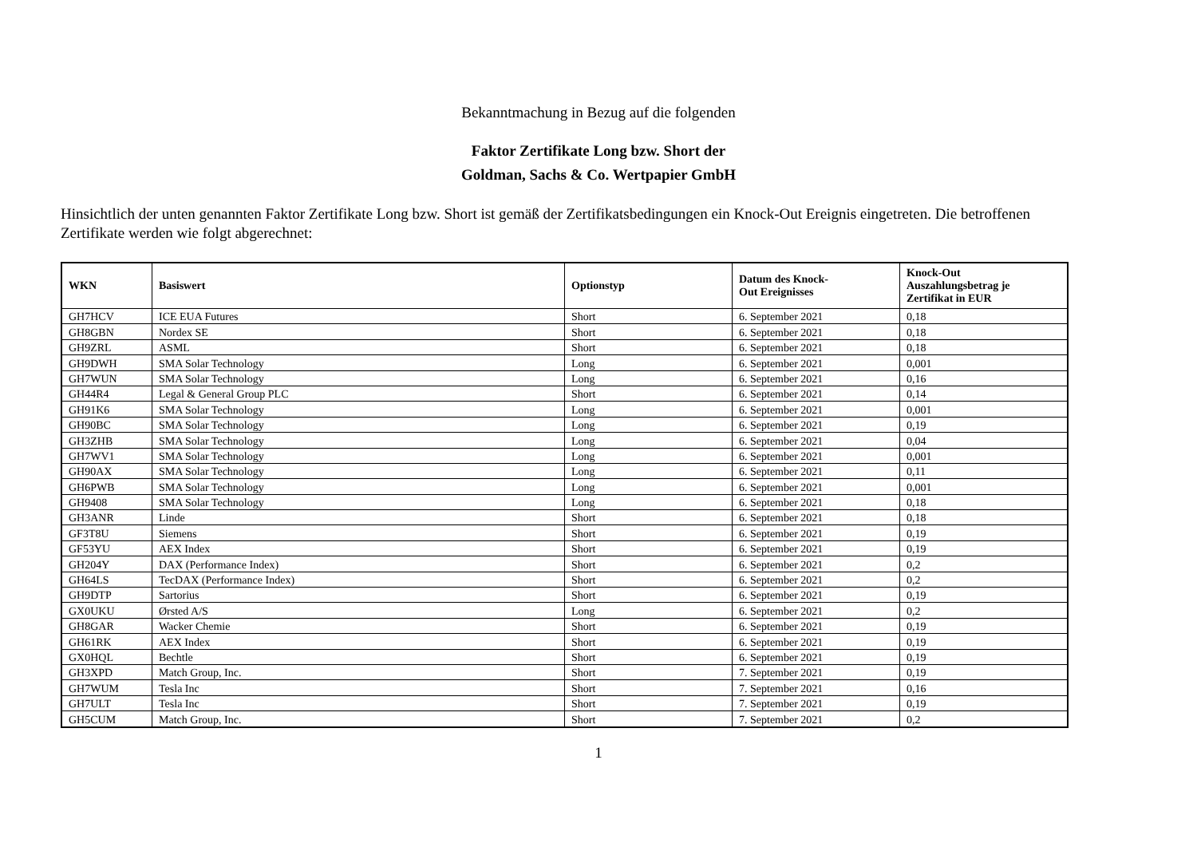Bekanntmachung in Bezug auf die folgenden
Faktor Zertifikate Long bzw. Short der
Goldman, Sachs & Co. Wertpapier GmbH
Hinsichtlich der unten genannten Faktor Zertifikate Long bzw. Short ist gemäß der Zertifikatsbedingungen ein Knock-Out Ereignis eingetreten. Die betroffenen Zertifikate werden wie folgt abgerechnet:
| WKN | Basiswert | Optionstyp | Datum des Knock- Out Ereignisses | Knock-Out Auszahlungsbetrag je Zertifikat in EUR |
| --- | --- | --- | --- | --- |
| GH7HCV | ICE EUA Futures | Short | 6. September 2021 | 0,18 |
| GH8GBN | Nordex SE | Short | 6. September 2021 | 0,18 |
| GH9ZRL | ASML | Short | 6. September 2021 | 0,18 |
| GH9DWH | SMA Solar Technology | Long | 6. September 2021 | 0,001 |
| GH7WUN | SMA Solar Technology | Long | 6. September 2021 | 0,16 |
| GH44R4 | Legal & General Group PLC | Short | 6. September 2021 | 0,14 |
| GH91K6 | SMA Solar Technology | Long | 6. September 2021 | 0,001 |
| GH90BC | SMA Solar Technology | Long | 6. September 2021 | 0,19 |
| GH3ZHB | SMA Solar Technology | Long | 6. September 2021 | 0,04 |
| GH7WV1 | SMA Solar Technology | Long | 6. September 2021 | 0,001 |
| GH90AX | SMA Solar Technology | Long | 6. September 2021 | 0,11 |
| GH6PWB | SMA Solar Technology | Long | 6. September 2021 | 0,001 |
| GH9408 | SMA Solar Technology | Long | 6. September 2021 | 0,18 |
| GH3ANR | Linde | Short | 6. September 2021 | 0,18 |
| GF3T8U | Siemens | Short | 6. September 2021 | 0,19 |
| GF53YU | AEX Index | Short | 6. September 2021 | 0,19 |
| GH204Y | DAX (Performance Index) | Short | 6. September 2021 | 0,2 |
| GH64LS | TecDAX (Performance Index) | Short | 6. September 2021 | 0,2 |
| GH9DTP | Sartorius | Short | 6. September 2021 | 0,19 |
| GX0UKU | Ørsted A/S | Long | 6. September 2021 | 0,2 |
| GH8GAR | Wacker Chemie | Short | 6. September 2021 | 0,19 |
| GH61RK | AEX Index | Short | 6. September 2021 | 0,19 |
| GX0HQL | Bechtle | Short | 6. September 2021 | 0,19 |
| GH3XPD | Match Group, Inc. | Short | 7. September 2021 | 0,19 |
| GH7WUM | Tesla Inc | Short | 7. September 2021 | 0,16 |
| GH7ULT | Tesla Inc | Short | 7. September 2021 | 0,19 |
| GH5CUM | Match Group, Inc. | Short | 7. September 2021 | 0,2 |
1